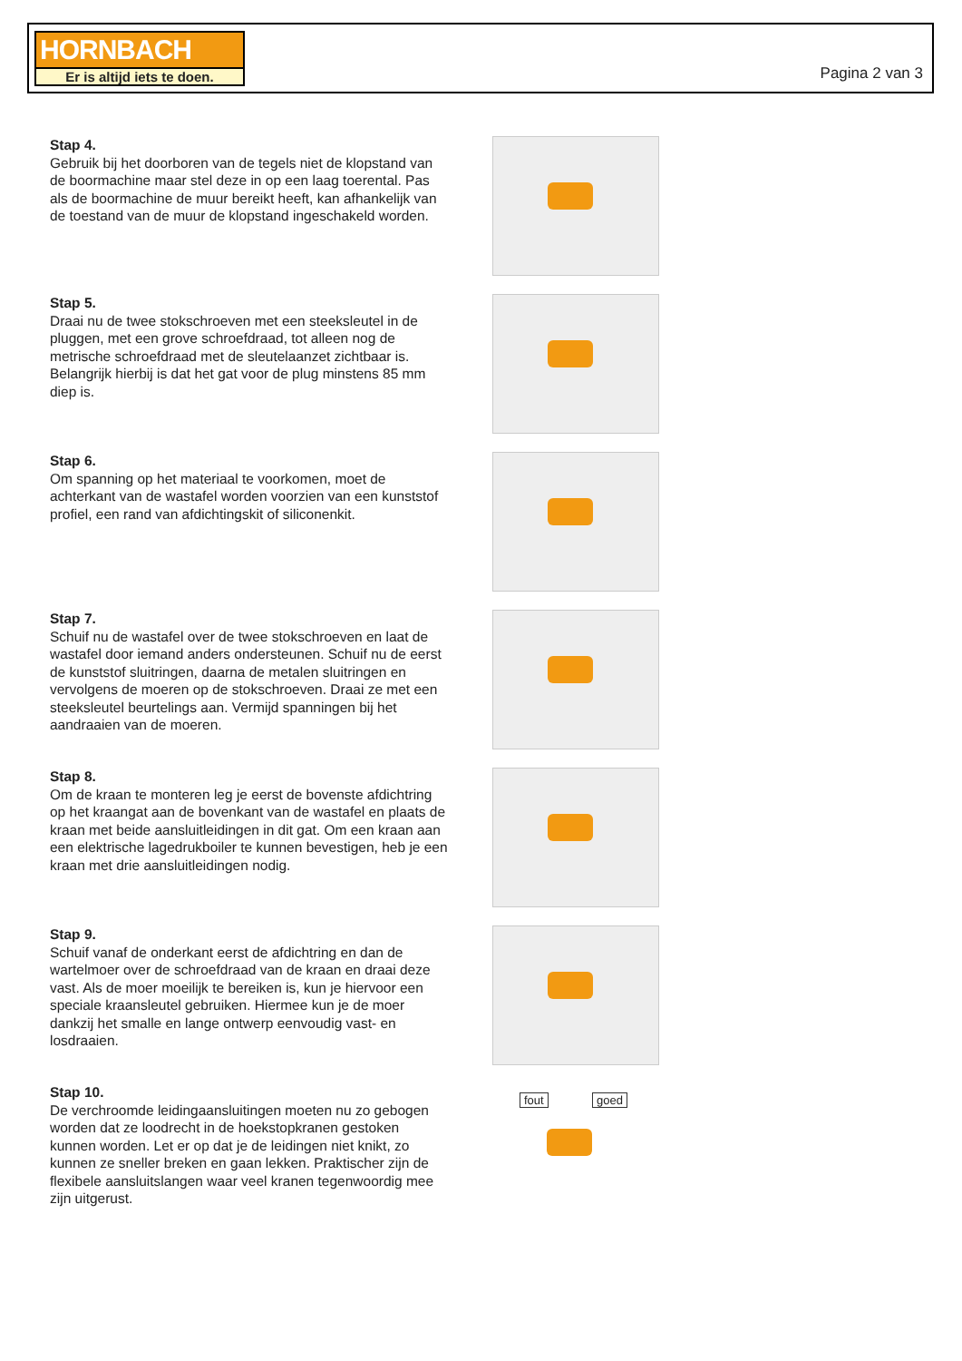HORNBACH
Er is altijd iets te doen.
Pagina 2 van 3
Stap 4.
Gebruik bij het doorboren van de tegels niet de klopstand van de boormachine maar stel deze in op een laag toerental. Pas als de boormachine de muur bereikt heeft, kan afhankelijk van de toestand van de muur de klopstand ingeschakeld worden.
Stap 5.
Draai nu de twee stokschroeven met een steeksleutel in de pluggen, met een grove schroefdraad, tot alleen nog de metrische schroefdraad met de sleutelaanzet zichtbaar is. Belangrijk hierbij is dat het gat voor de plug minstens 85 mm diep is.
Stap 6.
Om spanning op het materiaal te voorkomen, moet de achterkant van de wastafel worden voorzien van een kunststof profiel, een rand van afdichtingskit of siliconenkit.
Stap 7.
Schuif nu de wastafel over de twee stokschroeven en laat de wastafel door iemand anders ondersteunen. Schuif nu de eerst de kunststof sluitringen, daarna de metalen sluitringen en vervolgens de moeren op de stokschroeven. Draai ze met een steeksleutel beurtelings aan. Vermijd spanningen bij het aandraaien van de moeren.
Stap 8.
Om de kraan te monteren leg je eerst de bovenste afdichtring op het kraangat aan de bovenkant van de wastafel en plaats de kraan met beide aansluitleidingen in dit gat. Om een kraan aan een elektrische lagedrukboiler te kunnen bevestigen, heb je een kraan met drie aansluitleidingen nodig.
Stap 9.
Schuif vanaf de onderkant eerst de afdichtring en dan de wartelmoer over de schroefdraad van de kraan en draai deze vast. Als de moer moeilijk te bereiken is, kun je hiervoor een speciale kraansleutel gebruiken. Hiermee kun je de moer dankzij het smalle en lange ontwerp eenvoudig vast- en losdraaien.
Stap 10.
De verchroomde leidingaansluitingen moeten nu zo gebogen worden dat ze loodrecht in de hoekstopkranen gestoken kunnen worden. Let er op dat je de leidingen niet knikt, zo kunnen ze sneller breken en gaan lekken. Praktischer zijn de flexibele aansluitslangen waar veel kranen tegenwoordig mee zijn uitgerust.
fout goed